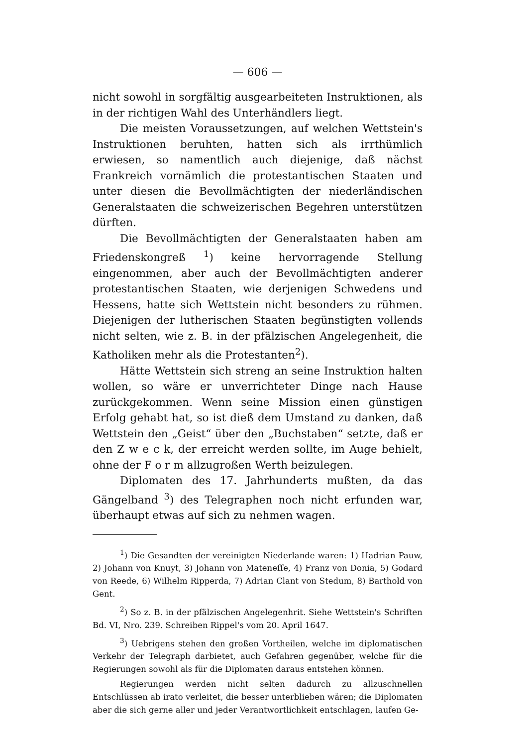— 606 —
nicht sowohl in sorgfältig ausgearbeiteten Instruktionen, als in der richtigen Wahl des Unterhändlers liegt.
Die meisten Voraussetzungen, auf welchen Wettstein's Instruktionen beruhten, hatten sich als irrthümlich erwiesen, so namentlich auch diejenige, daß nächst Frankreich vornämlich die protestantischen Staaten und unter diesen die Bevollmächtigten der niederländischen Generalstaaten die schweizerischen Begehren unterstützen dürften.
Die Bevollmächtigten der Generalstaaten haben am Friedenskongreß <sup>1</sup>) keine hervorragende Stellung eingenommen, aber auch der Bevollmächtigten anderer protestantischen Staaten, wie derjenigen Schwedens und Hessens, hatte sich Wettstein nicht besonders zu rühmen. Diejenigen der lutherischen Staaten begünstigten vollends nicht selten, wie z. B. in der pfälzischen Angelegenheit, die Katholiken mehr als die Protestanten<sup>2</sup>).
Hätte Wettstein sich streng an seine Instruktion halten wollen, so wäre er unverrichteter Dinge nach Hause zurückgekommen. Wenn seine Mission einen günstigen Erfolg gehabt hat, so ist dieß dem Umstand zu danken, daß Wettstein den „Geist“ über den „Buchstaben“ setzte, daß er den Z w e c k, der erreicht werden sollte, im Auge behielt, ohne der F o r m allzugroßen Werth beizulegen.
Diplomaten des 17. Jahrhunderts mußten, da das Gängelband <sup>3</sup>) des Telegraphen noch nicht erfunden war, überhaupt etwas auf sich zu nehmen wagen.
<sup>1</sup>) Die Gesandten der vereinigten Niederlande waren: 1) Hadrian Pauw, 2) Johann von Knuyt, 3) Johann von Mateneſſe, 4) Franz von Donia, 5) Godard von Reede, 6) Wilhelm Ripperda, 7) Adrian Clant von Stedum, 8) Barthold von Gent.
<sup>2</sup>) So z. B. in der pfälzischen Angelegenhrit. Siehe Wettstein's Schriften Bd. VI, Nro. 239. Schreiben Rippel's vom 20. April 1647.
<sup>3</sup>) Uebrigens stehen den großen Vortheilen, welche im diplomatischen Verkehr der Telegraph darbietet, auch Gefahren gegenüber, welche für die Regierungen sowohl als für die Diplomaten daraus entstehen können.
Regierungen werden nicht selten dadurch zu allzuschnellen Entschlüssen ab irato verleitet, die besser unterblieben wären; die Diplomaten aber die sich gerne aller und jeder Verantwortlichkeit entschlagen, laufen Ge-